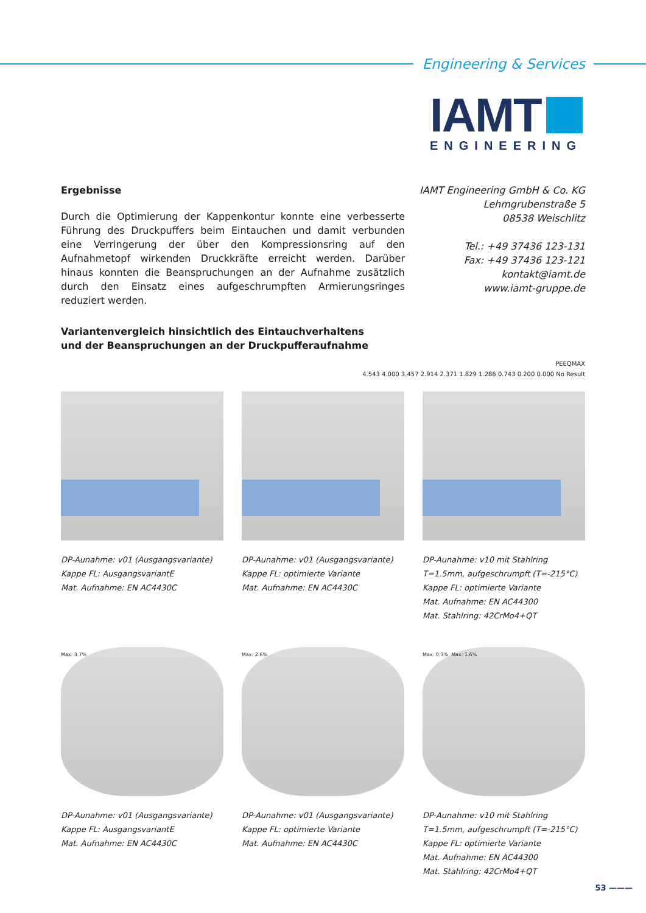Engineering & Services
IAMT
ENGINEERING
Ergebnisse
Durch die Optimierung der Kappenkontur konnte eine verbesserte Führung des Druckpuffers beim Eintauchen und damit verbunden eine Verringerung der über den Kompressionsring auf den Aufnahmetopf wirkenden Druckkräfte erreicht werden. Darüber hinaus konnten die Beanspruchungen an der Aufnahme zusätzlich durch den Einsatz eines aufgeschrumpften Armierungsringes reduziert werden.
Variantenvergleich hinsichtlich des Eintauchverhaltens
und der Beanspruchungen an der Druckpufferaufnahme
IAMT Engineering GmbH & Co. KG
Lehmgrubenstraße 5
08538 Weischlitz
Tel.: +49 37436 123-131
Fax: +49 37436 123-121
kontakt@iamt.de
www.iamt-gruppe.de
PEEQMAX
4.543 4.000 3.457 2.914 2.371 1.829 1.286 0.743 0.200 0.000 No Result
DP-Aunahme: v01 (Ausgangsvariante)
Kappe FL: AusgangsvariantE
Mat. Aufnahme: EN AC4430C
DP-Aunahme: v01 (Ausgangsvariante)
Kappe FL: optimierte Variante
Mat. Aufnahme: EN AC4430C
DP-Aunahme: v10 mit Stahlring
T=1.5mm, aufgeschrumpft (T=-215°C)
Kappe FL: optimierte Variante
Mat. Aufnahme: EN AC44300
Mat. Stahlring: 42CrMo4+QT
Max: 3.7%
DP-Aunahme: v01 (Ausgangsvariante)
Kappe FL: AusgangsvariantE
Mat. Aufnahme: EN AC4430C
Max: 2.6%
DP-Aunahme: v01 (Ausgangsvariante)
Kappe FL: optimierte Variante
Mat. Aufnahme: EN AC4430C
Max: 0.3% Max: 1.6%
DP-Aunahme: v10 mit Stahlring
T=1.5mm, aufgeschrumpft (T=-215°C)
Kappe FL: optimierte Variante
Mat. Aufnahme: EN AC44300
Mat. Stahlring: 42CrMo4+QT
53 ———